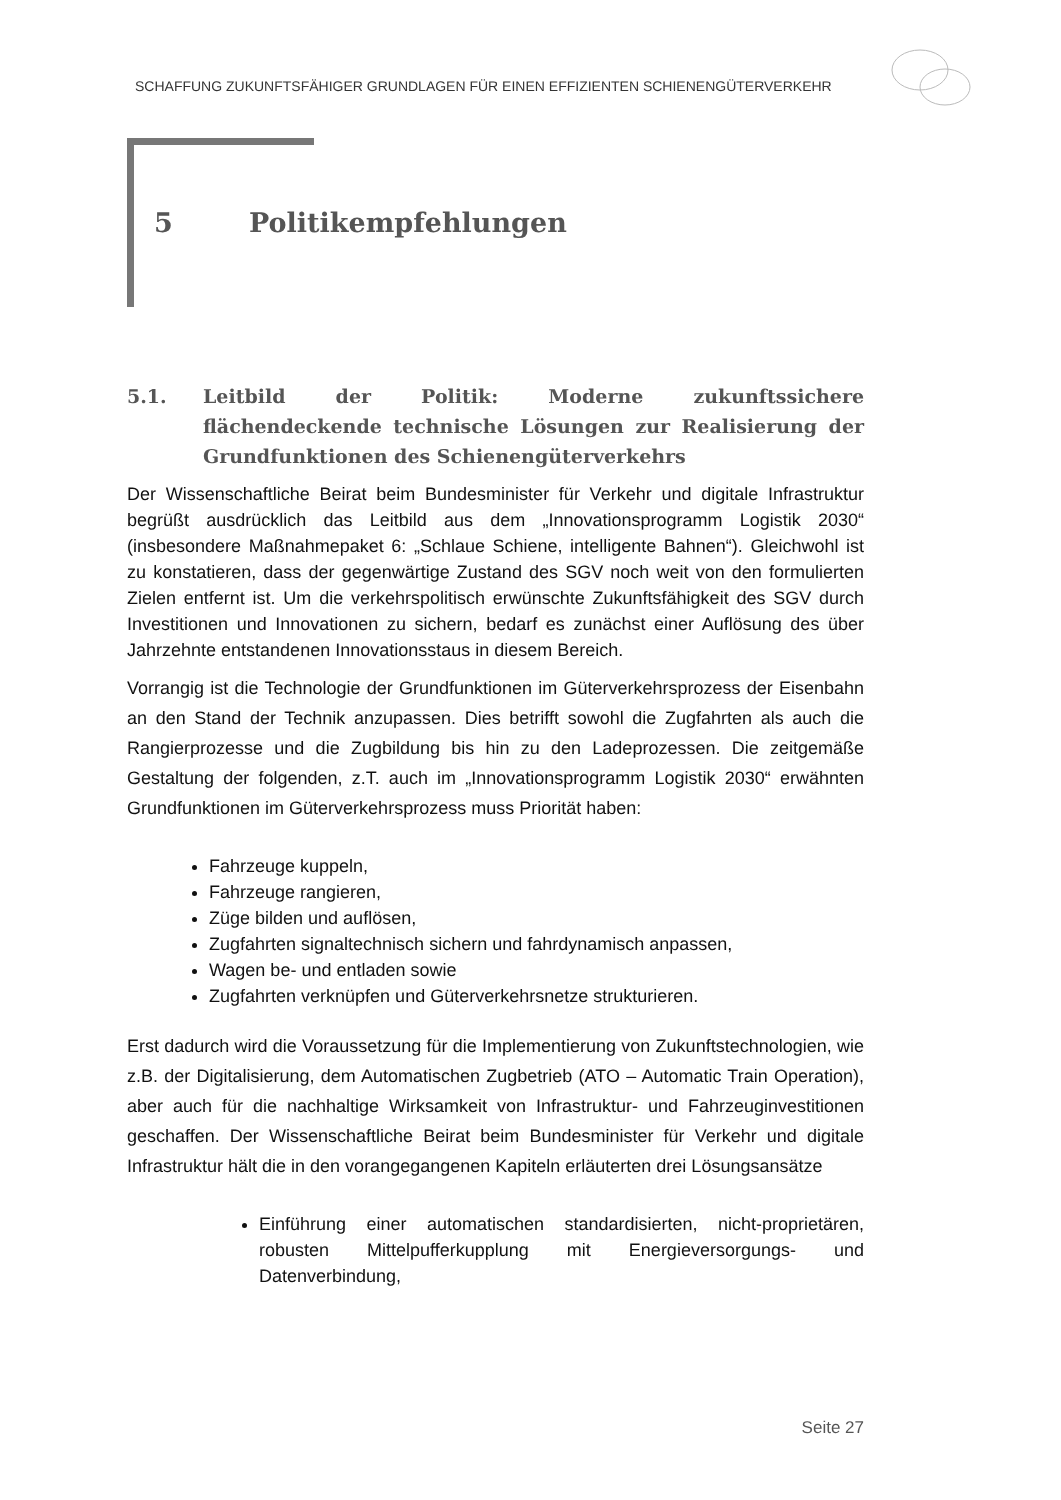SCHAFFUNG ZUKUNFTSFÄHIGER GRUNDLAGEN FÜR EINEN EFFIZIENTEN SCHIENENGÜTERVERKEHR
5 Politikempfehlungen
5.1. Leitbild der Politik: Moderne zukunftssichere flächendeckende technische Lösungen zur Realisierung der Grundfunktionen des Schienengüterverkehrs
Der Wissenschaftliche Beirat beim Bundesminister für Verkehr und digitale Infrastruktur begrüßt ausdrücklich das Leitbild aus dem „Innovationsprogramm Logistik 2030“ (insbesondere Maßnahmepaket 6: „Schlaue Schiene, intelligente Bahnen“). Gleichwohl ist zu konstatieren, dass der gegenwärtige Zustand des SGV noch weit von den formulierten Zielen entfernt ist. Um die verkehrspolitisch erwünschte Zukunftsfähigkeit des SGV durch Investitionen und Innovationen zu sichern, bedarf es zunächst einer Auflösung des über Jahrzehnte entstandenen Innovationsstaus in diesem Bereich.
Vorrangig ist die Technologie der Grundfunktionen im Güterverkehrsprozess der Eisenbahn an den Stand der Technik anzupassen. Dies betrifft sowohl die Zugfahrten als auch die Rangierprozesse und die Zugbildung bis hin zu den Ladeprozessen. Die zeitgemäße Gestaltung der folgenden, z.T. auch im „Innovationsprogramm Logistik 2030“ erwähnten Grundfunktionen im Güterverkehrsprozess muss Priorität haben:
Fahrzeuge kuppeln,
Fahrzeuge rangieren,
Züge bilden und auflösen,
Zugfahrten signaltechnisch sichern und fahrdynamisch anpassen,
Wagen be- und entladen sowie
Zugfahrten verknüpfen und Güterverkehrsnetze strukturieren.
Erst dadurch wird die Voraussetzung für die Implementierung von Zukunftstechnologien, wie z.B. der Digitalisierung, dem Automatischen Zugbetrieb (ATO – Automatic Train Operation), aber auch für die nachhaltige Wirksamkeit von Infrastruktur- und Fahrzeuginvestitionen geschaffen. Der Wissenschaftliche Beirat beim Bundesminister für Verkehr und digitale Infrastruktur hält die in den vorangegangenen Kapiteln erläuterten drei Lösungsansätze
Einführung einer automatischen standardisierten, nicht-proprietären, robusten Mittelpufferkupplung mit Energieversorgungs- und Datenverbindung,
Seite 27